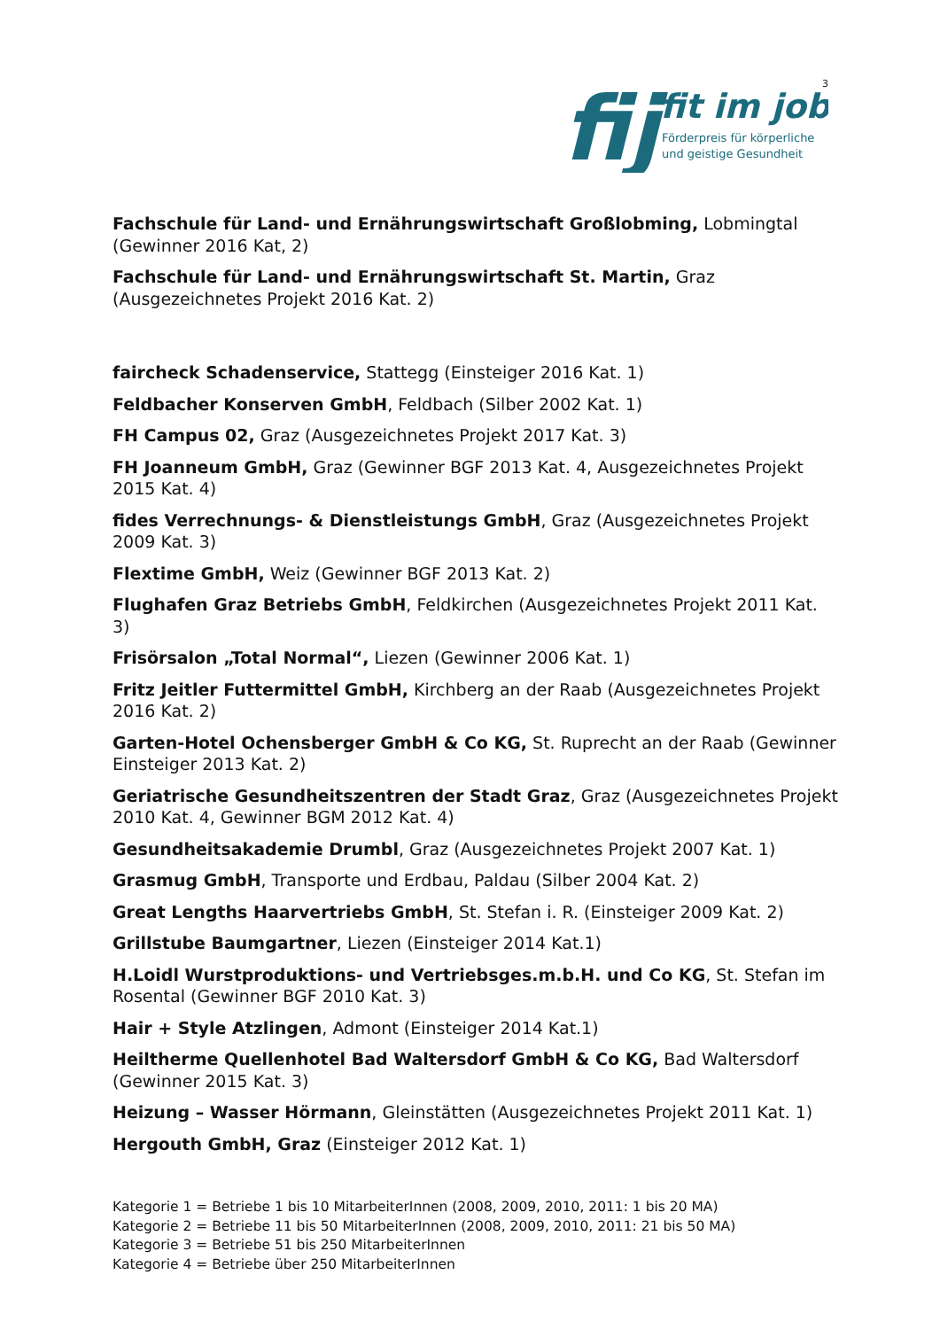fij
fit im job
Förderpreis für körperliche
und geistige Gesundheit
3
Fachschule für Land- und Ernährungswirtschaft Großlobming, Lobmingtal (Gewinner 2016 Kat, 2)
Fachschule für Land- und Ernährungswirtschaft St. Martin, Graz (Ausgezeichnetes Projekt 2016 Kat. 2)
faircheck Schadenservice, Stattegg (Einsteiger 2016 Kat. 1)
Feldbacher Konserven GmbH, Feldbach (Silber 2002 Kat. 1)
FH Campus 02, Graz (Ausgezeichnetes Projekt 2017 Kat. 3)
FH Joanneum GmbH, Graz (Gewinner BGF 2013 Kat. 4, Ausgezeichnetes Projekt 2015 Kat. 4)
fides Verrechnungs- & Dienstleistungs GmbH, Graz (Ausgezeichnetes Projekt 2009 Kat. 3)
Flextime GmbH, Weiz (Gewinner BGF 2013 Kat. 2)
Flughafen Graz Betriebs GmbH, Feldkirchen (Ausgezeichnetes Projekt 2011 Kat. 3)
Frisörsalon „Total Normal“, Liezen (Gewinner 2006 Kat. 1)
Fritz Jeitler Futtermittel GmbH, Kirchberg an der Raab (Ausgezeichnetes Projekt 2016 Kat. 2)
Garten-Hotel Ochensberger GmbH & Co KG, St. Ruprecht an der Raab (Gewinner Einsteiger 2013 Kat. 2)
Geriatrische Gesundheitszentren der Stadt Graz, Graz (Ausgezeichnetes Projekt 2010 Kat. 4, Gewinner BGM 2012 Kat. 4)
Gesundheitsakademie Drumbl, Graz (Ausgezeichnetes Projekt 2007 Kat. 1)
Grasmug GmbH, Transporte und Erdbau, Paldau (Silber 2004 Kat. 2)
Great Lengths Haarvertriebs GmbH, St. Stefan i. R. (Einsteiger 2009 Kat. 2)
Grillstube Baumgartner, Liezen (Einsteiger 2014 Kat.1)
H.Loidl Wurstproduktions- und Vertriebsges.m.b.H. und Co KG, St. Stefan im Rosental (Gewinner BGF 2010 Kat. 3)
Hair + Style Atzlingen, Admont (Einsteiger 2014 Kat.1)
Heiltherme Quellenhotel Bad Waltersdorf GmbH & Co KG, Bad Waltersdorf (Gewinner 2015 Kat. 3)
Heizung – Wasser Hörmann, Gleinstätten (Ausgezeichnetes Projekt 2011 Kat. 1)
Hergouth GmbH, Graz (Einsteiger 2012 Kat. 1)
Kategorie 1 = Betriebe 1 bis 10 MitarbeiterInnen (2008, 2009, 2010, 2011: 1 bis 20 MA)
Kategorie 2 = Betriebe 11 bis 50 MitarbeiterInnen (2008, 2009, 2010, 2011: 21 bis 50 MA)
Kategorie 3 = Betriebe 51 bis 250 MitarbeiterInnen
Kategorie 4 = Betriebe über 250 MitarbeiterInnen